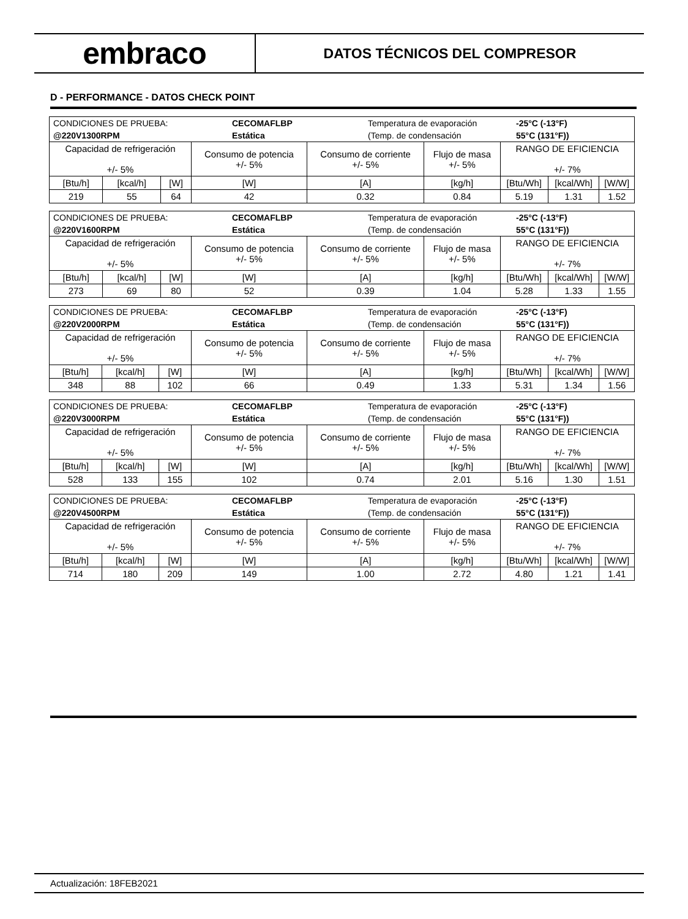embraco
DATOS TÉCNICOS DEL COMPRESOR
D - PERFORMANCE - DATOS CHECK POINT
| / CONDICIONES DE PRUEBA: / CECOMAFLBP / Temperatura de evaporación / -25°C (-13°F) / / @220V1300RPM / Estática / (Temp. de condensación / 55°C (131°F)) / | | | | | | | | |
| Capacidad de refrigeración +/- 5% | | | Consumo de potencia +/- 5% | Consumo de corriente +/- 5% | Flujo de masa +/- 5% | RANGO DE EFICIENCIA +/- 7% | | |
| [Btu/h] | [kcal/h] | [W] | [W] | [A] | [kg/h] | [Btu/Wh] | [kcal/Wh] | [W/W] |
| 219 | 55 | 64 | 42 | 0.32 | 0.84 | 5.19 | 1.31 | 1.52 |
| / CONDICIONES DE PRUEBA: / CECOMAFLBP / Temperatura de evaporación / -25°C (-13°F) / / @220V1600RPM / Estática / (Temp. de condensación / 55°C (131°F)) / | | | | | | | | |
| Capacidad de refrigeración +/- 5% | | | Consumo de potencia +/- 5% | Consumo de corriente +/- 5% | Flujo de masa +/- 5% | RANGO DE EFICIENCIA +/- 7% | | |
| [Btu/h] | [kcal/h] | [W] | [W] | [A] | [kg/h] | [Btu/Wh] | [kcal/Wh] | [W/W] |
| 273 | 69 | 80 | 52 | 0.39 | 1.04 | 5.28 | 1.33 | 1.55 |
| / CONDICIONES DE PRUEBA: / CECOMAFLBP / Temperatura de evaporación / -25°C (-13°F) / / @220V2000RPM / Estática / (Temp. de condensación / 55°C (131°F)) / | | | | | | | | |
| Capacidad de refrigeración +/- 5% | | | Consumo de potencia +/- 5% | Consumo de corriente +/- 5% | Flujo de masa +/- 5% | RANGO DE EFICIENCIA +/- 7% | | |
| [Btu/h] | [kcal/h] | [W] | [W] | [A] | [kg/h] | [Btu/Wh] | [kcal/Wh] | [W/W] |
| 348 | 88 | 102 | 66 | 0.49 | 1.33 | 5.31 | 1.34 | 1.56 |
| / CONDICIONES DE PRUEBA: / CECOMAFLBP / Temperatura de evaporación / -25°C (-13°F) / / @220V3000RPM / Estática / (Temp. de condensación / 55°C (131°F)) / | | | | | | | | |
| Capacidad de refrigeración +/- 5% | | | Consumo de potencia +/- 5% | Consumo de corriente +/- 5% | Flujo de masa +/- 5% | RANGO DE EFICIENCIA +/- 7% | | |
| [Btu/h] | [kcal/h] | [W] | [W] | [A] | [kg/h] | [Btu/Wh] | [kcal/Wh] | [W/W] |
| 528 | 133 | 155 | 102 | 0.74 | 2.01 | 5.16 | 1.30 | 1.51 |
| / CONDICIONES DE PRUEBA: / CECOMAFLBP / Temperatura de evaporación / -25°C (-13°F) / / @220V4500RPM / Estática / (Temp. de condensación / 55°C (131°F)) / | | | | | | | | |
| Capacidad de refrigeración +/- 5% | | | Consumo de potencia +/- 5% | Consumo de corriente +/- 5% | Flujo de masa +/- 5% | RANGO DE EFICIENCIA +/- 7% | | |
| [Btu/h] | [kcal/h] | [W] | [W] | [A] | [kg/h] | [Btu/Wh] | [kcal/Wh] | [W/W] |
| 714 | 180 | 209 | 149 | 1.00 | 2.72 | 4.80 | 1.21 | 1.41 |
Actualización: 18FEB2021